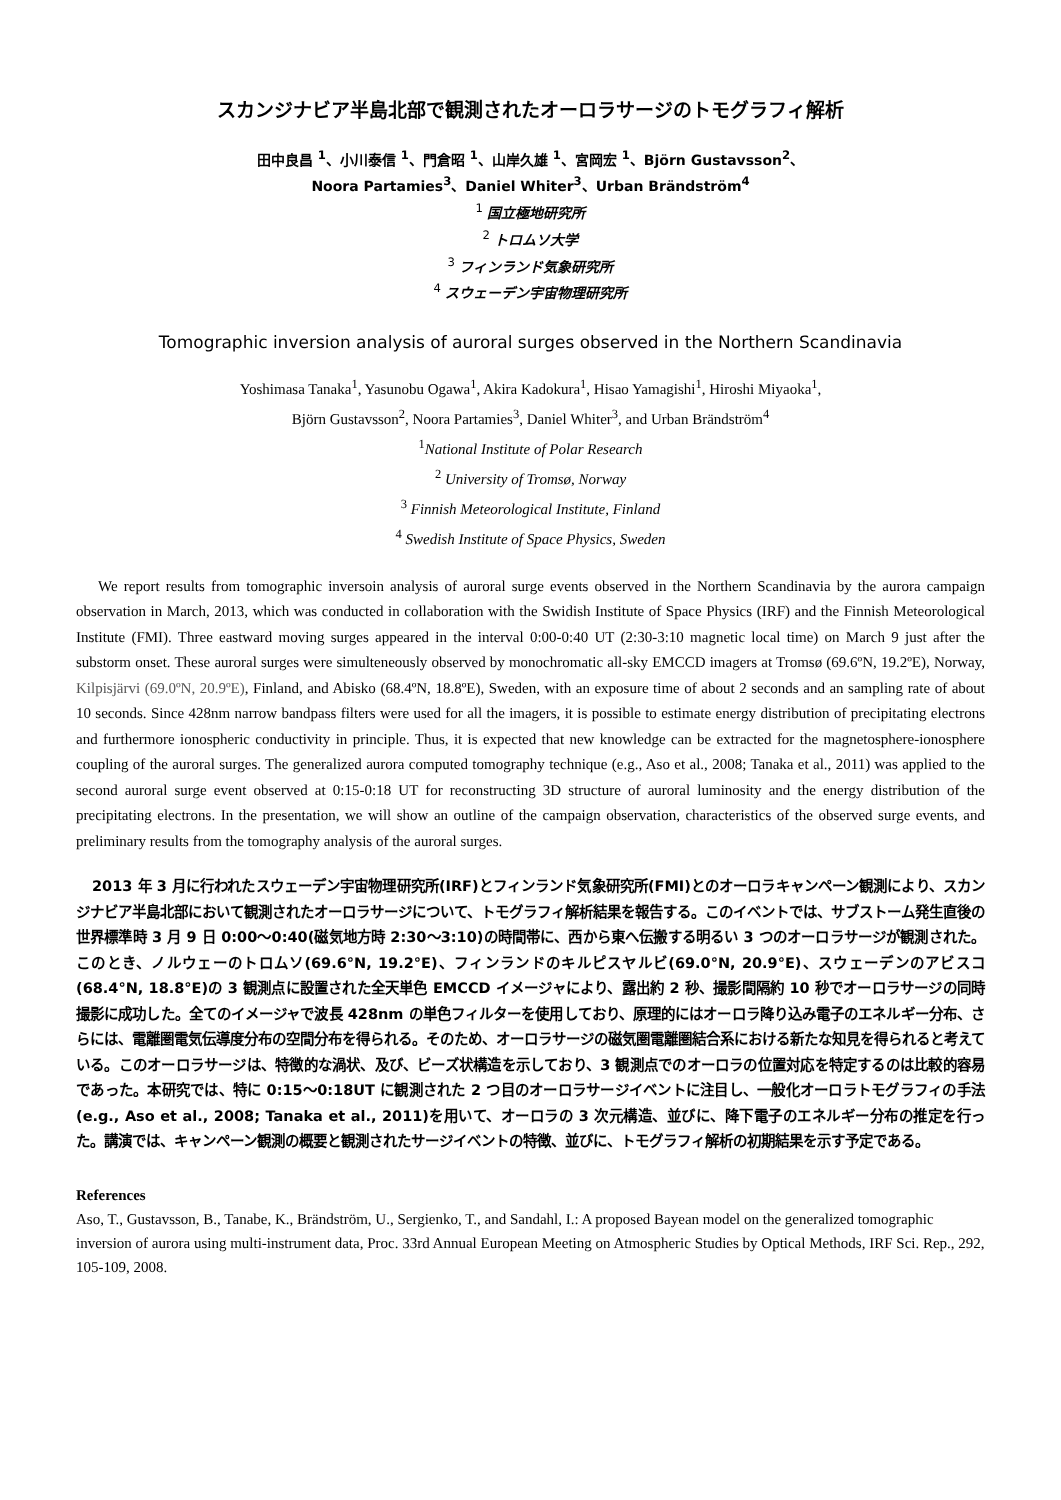スカンジナビア半島北部で観測されたオーロラサージのトモグラフィ解析
田中良昌 <sup>1</sup>、小川泰信 <sup>1</sup>、門倉昭 <sup>1</sup>、山岸久雄 <sup>1</sup>、宮岡宏 <sup>1</sup>、Björn Gustavsson<sup>2</sup>、
Noora Partamies<sup>3</sup>、Daniel Whiter<sup>3</sup>、Urban Brändström<sup>4</sup>
<sup>1</sup> 国立極地研究所
<sup>2</sup> トロムソ大学
<sup>3</sup> フィンランド気象研究所
<sup>4</sup> スウェーデン宇宙物理研究所
Tomographic inversion analysis of auroral surges observed in the Northern Scandinavia
Yoshimasa Tanaka<sup>1</sup>, Yasunobu Ogawa<sup>1</sup>, Akira Kadokura<sup>1</sup>, Hisao Yamagishi<sup>1</sup>, Hiroshi Miyaoka<sup>1</sup>,
Björn Gustavsson<sup>2</sup>, Noora Partamies<sup>3</sup>, Daniel Whiter<sup>3</sup>, and Urban Brändström<sup>4</sup>
<sup>1</sup> National Institute of Polar Research
<sup>2</sup> University of Tromsø, Norway
<sup>3</sup> Finnish Meteorological Institute, Finland
<sup>4</sup> Swedish Institute of Space Physics, Sweden
We report results from tomographic inversoin analysis of auroral surge events observed in the Northern Scandinavia by the aurora campaign observation in March, 2013, which was conducted in collaboration with the Swidish Institute of Space Physics (IRF) and the Finnish Meteorological Institute (FMI). Three eastward moving surges appeared in the interval 0:00-0:40 UT (2:30-3:10 magnetic local time) on March 9 just after the substorm onset. These auroral surges were simulteneously observed by monochromatic all-sky EMCCD imagers at Tromsø (69.6ºN, 19.2ºE), Norway, Kilpisjärvi (69.0ºN, 20.9ºE), Finland, and Abisko (68.4ºN, 18.8ºE), Sweden, with an exposure time of about 2 seconds and an sampling rate of about 10 seconds. Since 428nm narrow bandpass filters were used for all the imagers, it is possible to estimate energy distribution of precipitating electrons and furthermore ionospheric conductivity in principle. Thus, it is expected that new knowledge can be extracted for the magnetosphere-ionosphere coupling of the auroral surges. The generalized aurora computed tomography technique (e.g., Aso et al., 2008; Tanaka et al., 2011) was applied to the second auroral surge event observed at 0:15-0:18 UT for reconstructing 3D structure of auroral luminosity and the energy distribution of the precipitating electrons. In the presentation, we will show an outline of the campaign observation, characteristics of the observed surge events, and preliminary results from the tomography analysis of the auroral surges.
2013 年 3 月に行われたスウェーデン宇宙物理研究所(IRF)とフィンランド気象研究所(FMI)とのオーロラキャンペーン観測により、スカンジナビア半島北部において観測されたオーロラサージについて、トモグラフィ解析結果を報告する。このイベントでは、サブストーム発生直後の世界標準時 3 月 9 日 0:00～0:40(磁気地方時 2:30～3:10)の時間帯に、西から東へ伝搬する明るい 3 つのオーロラサージが観測された。このとき、ノルウェーのトロムソ(69.6°N, 19.2°E)、フィンランドのキルピスヤルビ(69.0°N, 20.9°E)、スウェーデンのアビスコ(68.4°N, 18.8°E)の 3 観測点に設置された全天単色 EMCCD イメージャにより、露出約 2 秒、撮影間隔約 10 秒でオーロラサージの同時撮影に成功した。全てのイメージャで波長 428nm の単色フィルターを使用しており、原理的にはオーロラ降り込み電子のエネルギー分布、さらには、電離圏電気伝導度分布の空間分布を得られる。そのため、オーロラサージの磁気圏電離圏結合系における新たな知見を得られると考えている。このオーロラサージは、特徴的な渦状、及び、ビーズ状構造を示しており、3 観測点でのオーロラの位置対応を特定するのは比較的容易であった。本研究では、特に 0:15～0:18UT に観測された 2 つ目のオーロラサージイベントに注目し、一般化オーロラトモグラフィの手法(e.g., Aso et al., 2008; Tanaka et al., 2011)を用いて、オーロラの 3 次元構造、並びに、降下電子のエネルギー分布の推定を行った。講演では、キャンペーン観測の概要と観測されたサージイベントの特徴、並びに、トモグラフィ解析の初期結果を示す予定である。
References
Aso, T., Gustavsson, B., Tanabe, K., Brändström, U., Sergienko, T., and Sandahl, I.: A proposed Bayean model on the generalized tomographic inversion of aurora using multi-instrument data, Proc. 33rd Annual European Meeting on Atmospheric Studies by Optical Methods, IRF Sci. Rep., 292, 105-109, 2008.